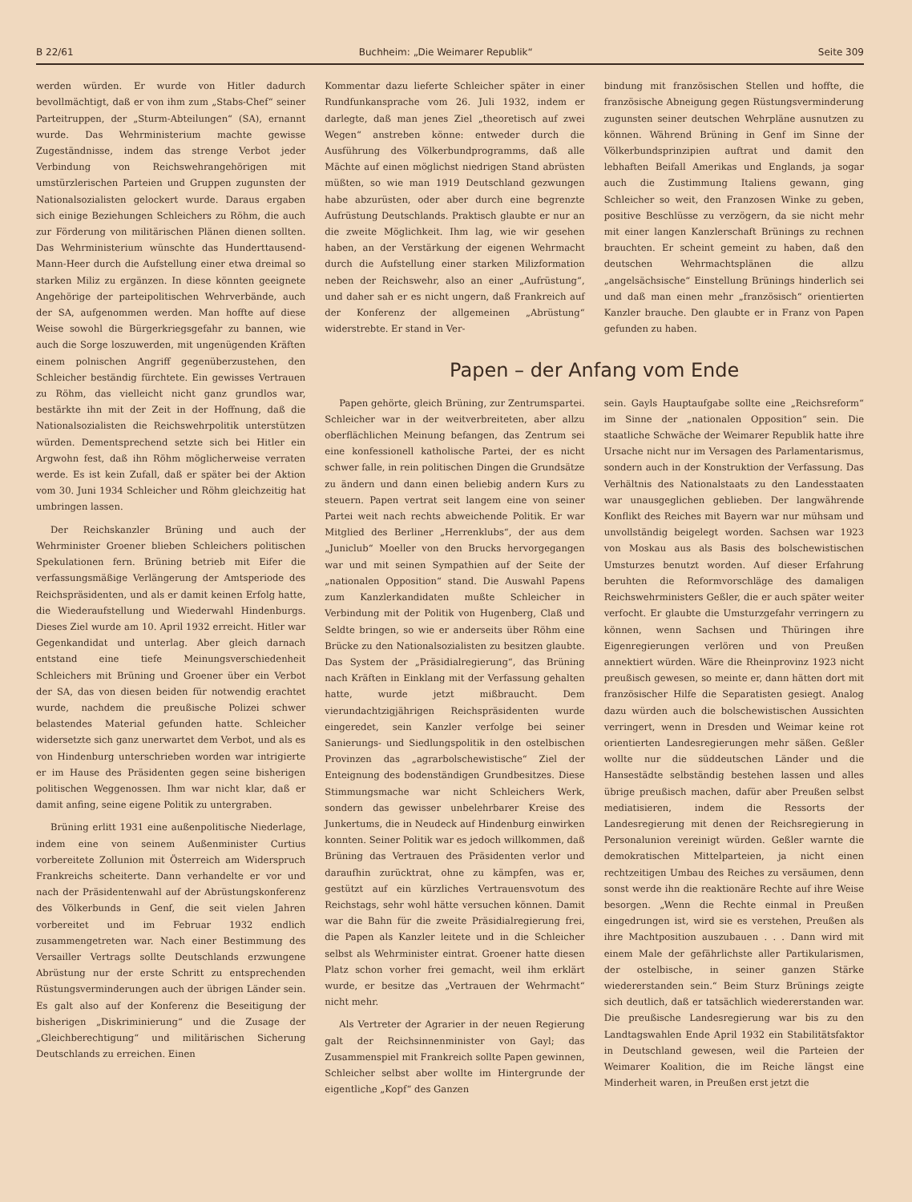B 22/61 Buchheim: „Die Weimarer Republik“Seite 309
werden würden. Er wurde von Hitler dadurch bevollmächtigt, daß er von ihm zum „Stabs-Chef“ seiner Parteitruppen, der „Sturm-Abteilungen“ (SA), ernannt wurde. Das Wehrministerium machte gewisse Zugeständnisse, indem das strenge Verbot jeder Verbindung von Reichswehrangehörigen mit umstürzlerischen Parteien und Gruppen zugunsten der Nationalsozialisten gelockert wurde. Daraus ergaben sich einige Beziehungen Schleichers zu Röhm, die auch zur Förderung von militärischen Plänen dienen sollten. Das Wehrministerium wünschte das Hunderttausend-Mann-Heer durch die Aufstellung einer etwa dreimal so starken Miliz zu ergänzen. In diese könnten geeignete Angehörige der parteipolitischen Wehrverbände, auch der SA, aufgenommen werden. Man hoffte auf diese Weise sowohl die Bürgerkriegsgefahr zu bannen, wie auch die Sorge loszuwerden, mit ungenügenden Kräften einem polnischen Angriff gegenüberzustehen, den Schleicher beständig fürchtete. Ein gewisses Vertrauen zu Röhm, das vielleicht nicht ganz grundlos war, bestärkte ihn mit der Zeit in der Hoffnung, daß die Nationalsozialisten die Reichswehrpolitik unterstützen würden. Dementsprechend setzte sich bei Hitler ein Argwohn fest, daß ihn Röhm möglicherweise verraten werde. Es ist kein Zufall, daß er später bei der Aktion vom 30. Juni 1934 Schleicher und Röhm gleichzeitig hat umbringen lassen.
Der Reichskanzler Brüning und auch der Wehrminister Groener blieben Schleichers politischen Spekulationen fern. Brüning betrieb mit Eifer die verfassungsmäßige Verlängerung der Amtsperiode des Reichspräsidenten, und als er damit keinen Erfolg hatte, die Wiederaufstellung und Wiederwahl Hindenburgs. Dieses Ziel wurde am 10. April 1932 erreicht. Hitler war Gegenkandidat und unterlag. Aber gleich darnach entstand eine tiefe Meinungsverschiedenheit Schleichers mit Brüning und Groener über ein Verbot der SA, das von diesen beiden für notwendig erachtet wurde, nachdem die preußische Polizei schwer belastendes Material gefunden hatte. Schleicher widersetzte sich ganz unerwartet dem Verbot, und als es von Hindenburg unterschrieben worden war intrigierte er im Hause des Präsidenten gegen seine bisherigen politischen Weggenossen. Ihm war nicht klar, daß er damit anfing, seine eigene Politik zu untergraben.
Brüning erlitt 1931 eine außenpolitische Niederlage, indem eine von seinem Außenminister Curtius vorbereitete Zollunion mit Österreich am Widerspruch Frankreichs scheiterte. Dann verhandelte er vor und nach der Präsidentenwahl auf der Abrüstungskonferenz des Völkerbunds in Genf, die seit vielen Jahren vorbereitet und im Februar 1932 endlich zusammengetreten war. Nach einer Bestimmung des Versailler Vertrags sollte Deutschlands erzwungene Abrüstung nur der erste Schritt zu entsprechenden Rüstungsverminderungen auch der übrigen Länder sein. Es galt also auf der Konferenz die Beseitigung der bisherigen „Diskriminierung“ und die Zusage der „Gleichberechtigung“ und militärischen Sicherung Deutschlands zu erreichen. Einen
Kommentar dazu lieferte Schleicher später in einer Rundfunkansprache vom 26. Juli 1932, indem er darlegte, daß man jenes Ziel „theoretisch auf zwei Wegen“ anstreben könne: entweder durch die Ausführung des Völkerbundprogramms, daß alle Mächte auf einen möglichst niedrigen Stand abrüsten müßten, so wie man 1919 Deutschland gezwungen habe abzurüsten, oder aber durch eine begrenzte Aufrüstung Deutschlands. Praktisch glaubte er nur an die zweite Möglichkeit. Ihm lag, wie wir gesehen haben, an der Verstärkung der eigenen Wehrmacht durch die Aufstellung einer starken Milizformation neben der Reichswehr, also an einer „Aufrüstung“, und daher sah er es nicht ungern, daß Frankreich auf der Konferenz der allgemeinen „Abrüstung“ widerstrebte. Er stand in Ver-
bindung mit französischen Stellen und hoffte, die französische Abneigung gegen Rüstungsverminderung zugunsten seiner deutschen Wehrpläne ausnutzen zu können. Während Brüning in Genf im Sinne der Völkerbundsprinzipien auftrat und damit den lebhaften Beifall Amerikas und Englands, ja sogar auch die Zustimmung Italiens gewann, ging Schleicher so weit, den Franzosen Winke zu geben, positive Beschlüsse zu verzögern, da sie nicht mehr mit einer langen Kanzlerschaft Brünings zu rechnen brauchten. Er scheint gemeint zu haben, daß den deutschen Wehrmachtsplänen die allzu „angelsächsische“ Einstellung Brünings hinderlich sei und daß man einen mehr „französisch“ orientierten Kanzler brauche. Den glaubte er in Franz von Papen gefunden zu haben.
Papen – der Anfang vom Ende
Papen gehörte, gleich Brüning, zur Zentrumspartei. Schleicher war in der weitverbreiteten, aber allzu oberflächlichen Meinung befangen, das Zentrum sei eine konfessionell katholische Partei, der es nicht schwer falle, in rein politischen Dingen die Grundsätze zu ändern und dann einen beliebig andern Kurs zu steuern. Papen vertrat seit langem eine von seiner Partei weit nach rechts abweichende Politik. Er war Mitglied des Berliner „Herrenklubs“, der aus dem „Juniclub“ Moeller von den Brucks hervorgegangen war und mit seinen Sympathien auf der Seite der „nationalen Opposition“ stand. Die Auswahl Papens zum Kanzlerkandidaten mußte Schleicher in Verbindung mit der Politik von Hugenberg, Claß und Seldte bringen, so wie er anderseits über Röhm eine Brücke zu den Nationalsozialisten zu besitzen glaubte. Das System der „Präsidialregierung“, das Brüning nach Kräften in Einklang mit der Verfassung gehalten hatte, wurde jetzt mißbraucht. Dem vierundachtzigjährigen Reichspräsidenten wurde eingeredet, sein Kanzler verfolge bei seiner Sanierungs- und Siedlungspolitik in den ostelbischen Provinzen das „agrarbolschewistische“ Ziel der Enteignung des bodenständigen Grundbesitzes. Diese Stimmungsmache war nicht Schleichers Werk, sondern das gewisser unbelehrbarer Kreise des Junkertums, die in Neudeck auf Hindenburg einwirken konnten. Seiner Politik war es jedoch willkommen, daß Brüning das Vertrauen des Präsidenten verlor und daraufhin zurücktrat, ohne zu kämpfen, was er, gestützt auf ein kürzliches Vertrauensvotum des Reichstags, sehr wohl hätte versuchen können. Damit war die Bahn für die zweite Präsidialregierung frei, die Papen als Kanzler leitete und in die Schleicher selbst als Wehrminister eintrat. Groener hatte diesen Platz schon vorher frei gemacht, weil ihm erklärt wurde, er besitze das „Vertrauen der Wehrmacht“ nicht mehr.
Als Vertreter der Agrarier in der neuen Regierung galt der Reichsinnenminister von Gayl; das Zusammenspiel mit Frankreich sollte Papen gewinnen, Schleicher selbst aber wollte im Hintergrunde der eigentliche „Kopf“ des Ganzen
sein. Gayls Hauptaufgabe sollte eine „Reichsreform“ im Sinne der „nationalen Opposition“ sein. Die staatliche Schwäche der Weimarer Republik hatte ihre Ursache nicht nur im Versagen des Parlamentarismus, sondern auch in der Konstruktion der Verfassung. Das Verhältnis des Nationalstaats zu den Landesstaaten war unausgeglichen geblieben. Der langwährende Konflikt des Reiches mit Bayern war nur mühsam und unvollständig beigelegt worden. Sachsen war 1923 von Moskau aus als Basis des bolschewistischen Umsturzes benutzt worden. Auf dieser Erfahrung beruhten die Reformvorschläge des damaligen Reichswehrministers Geßler, die er auch später weiter verfocht. Er glaubte die Umsturzgefahr verringern zu können, wenn Sachsen und Thüringen ihre Eigenregierungen verlören und von Preußen annektiert würden. Wäre die Rheinprovinz 1923 nicht preußisch gewesen, so meinte er, dann hätten dort mit französischer Hilfe die Separatisten gesiegt. Analog dazu würden auch die bolschewistischen Aussichten verringert, wenn in Dresden und Weimar keine rot orientierten Landesregierungen mehr säßen. Geßler wollte nur die süddeutschen Länder und die Hansestädte selbständig bestehen lassen und alles übrige preußisch machen, dafür aber Preußen selbst mediatisieren, indem die Ressorts der Landesregierung mit denen der Reichsregierung in Personalunion vereinigt würden. Geßler warnte die demokratischen Mittelparteien, ja nicht einen rechtzeitigen Umbau des Reiches zu versäumen, denn sonst werde ihn die reaktionäre Rechte auf ihre Weise besorgen. „Wenn die Rechte einmal in Preußen eingedrungen ist, wird sie es verstehen, Preußen als ihre Machtposition auszubauen . . . Dann wird mit einem Male der gefährlichste aller Partikularismen, der ostelbische, in seiner ganzen Stärke wiedererstanden sein.“ Beim Sturz Brünings zeigte sich deutlich, daß er tatsächlich wiedererstanden war. Die preußische Landesregierung war bis zu den Landtagswahlen Ende April 1932 ein Stabilitätsfaktor in Deutschland gewesen, weil die Parteien der Weimarer Koalition, die im Reiche längst eine Minderheit waren, in Preußen erst jetzt die